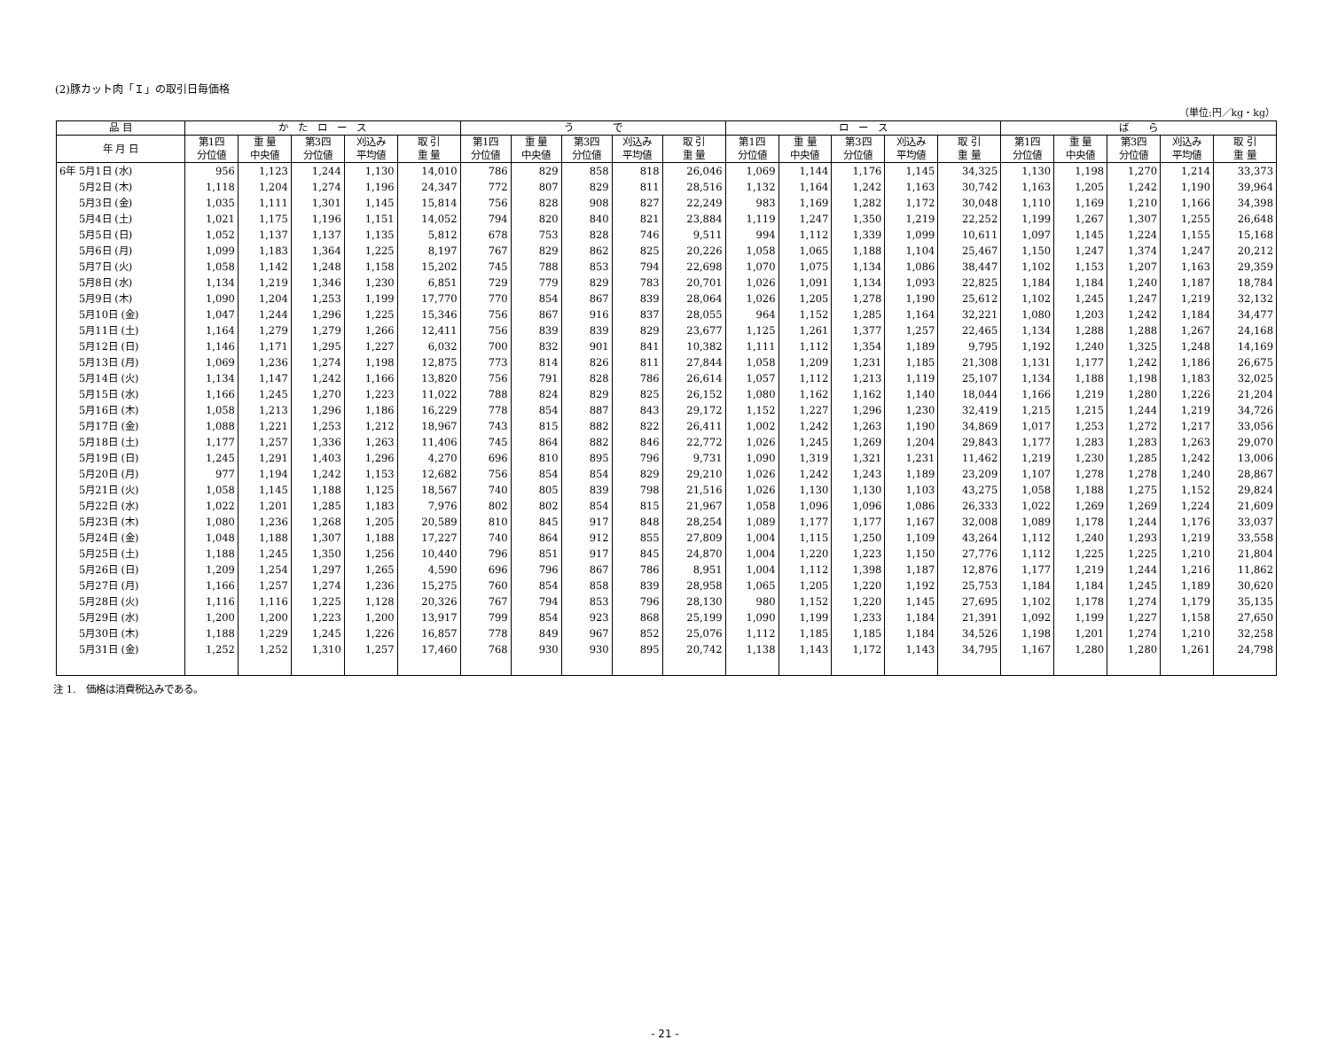(2)豚カット肉「Ｉ」の取引日毎価格
（単位:円／kg・kg）
| 品 目 | か た ロ ー ス | | | | | う で | | | | | ロ ー ス | | | | | ば ら | | | | |
| --- | --- | --- | --- | --- | --- | --- | --- | --- | --- | --- | --- | --- | --- | --- | --- | --- | --- | --- | --- | --- |
| 年 月 日 | 第1四 分位値 | 重 量 中央値 | 第3四 分位値 | 刈込み 平均値 | 取 引 重 量 | 第1四 分位値 | 重 量 中央値 | 第3四 分位値 | 刈込み 平均値 | 取 引 重 量 | 第1四 分位値 | 重 量 中央値 | 第3四 分位値 | 刈込み 平均値 | 取 引 重 量 | 第1四 分位値 | 重 量 中央値 | 第3四 分位値 | 刈込み 平均値 | 取 引 重 量 |
| 6年 5月1日 (水) | 956 | 1,123 | 1,244 | 1,130 | 14,010 | 786 | 829 | 858 | 818 | 26,046 | 1,069 | 1,144 | 1,176 | 1,145 | 34,325 | 1,130 | 1,198 | 1,270 | 1,214 | 33,373 |
| 5月2日 (木) | 1,118 | 1,204 | 1,274 | 1,196 | 24,347 | 772 | 807 | 829 | 811 | 28,516 | 1,132 | 1,164 | 1,242 | 1,163 | 30,742 | 1,163 | 1,205 | 1,242 | 1,190 | 39,964 |
| 5月3日 (金) | 1,035 | 1,111 | 1,301 | 1,145 | 15,814 | 756 | 828 | 908 | 827 | 22,249 | 983 | 1,169 | 1,282 | 1,172 | 30,048 | 1,110 | 1,169 | 1,210 | 1,166 | 34,398 |
| 5月4日 (土) | 1,021 | 1,175 | 1,196 | 1,151 | 14,052 | 794 | 820 | 840 | 821 | 23,884 | 1,119 | 1,247 | 1,350 | 1,219 | 22,252 | 1,199 | 1,267 | 1,307 | 1,255 | 26,648 |
| 5月5日 (日) | 1,052 | 1,137 | 1,137 | 1,135 | 5,812 | 678 | 753 | 828 | 746 | 9,511 | 994 | 1,112 | 1,339 | 1,099 | 10,611 | 1,097 | 1,145 | 1,224 | 1,155 | 15,168 |
| 5月6日 (月) | 1,099 | 1,183 | 1,364 | 1,225 | 8,197 | 767 | 829 | 862 | 825 | 20,226 | 1,058 | 1,065 | 1,188 | 1,104 | 25,467 | 1,150 | 1,247 | 1,374 | 1,247 | 20,212 |
| 5月7日 (火) | 1,058 | 1,142 | 1,248 | 1,158 | 15,202 | 745 | 788 | 853 | 794 | 22,698 | 1,070 | 1,075 | 1,134 | 1,086 | 38,447 | 1,102 | 1,153 | 1,207 | 1,163 | 29,359 |
| 5月8日 (水) | 1,134 | 1,219 | 1,346 | 1,230 | 6,851 | 729 | 779 | 829 | 783 | 20,701 | 1,026 | 1,091 | 1,134 | 1,093 | 22,825 | 1,184 | 1,184 | 1,240 | 1,187 | 18,784 |
| 5月9日 (木) | 1,090 | 1,204 | 1,253 | 1,199 | 17,770 | 770 | 854 | 867 | 839 | 28,064 | 1,026 | 1,205 | 1,278 | 1,190 | 25,612 | 1,102 | 1,245 | 1,247 | 1,219 | 32,132 |
| 5月10日 (金) | 1,047 | 1,244 | 1,296 | 1,225 | 15,346 | 756 | 867 | 916 | 837 | 28,055 | 964 | 1,152 | 1,285 | 1,164 | 32,221 | 1,080 | 1,203 | 1,242 | 1,184 | 34,477 |
| 5月11日 (土) | 1,164 | 1,279 | 1,279 | 1,266 | 12,411 | 756 | 839 | 839 | 829 | 23,677 | 1,125 | 1,261 | 1,377 | 1,257 | 22,465 | 1,134 | 1,288 | 1,288 | 1,267 | 24,168 |
| 5月12日 (日) | 1,146 | 1,171 | 1,295 | 1,227 | 6,032 | 700 | 832 | 901 | 841 | 10,382 | 1,111 | 1,112 | 1,354 | 1,189 | 9,795 | 1,192 | 1,240 | 1,325 | 1,248 | 14,169 |
| 5月13日 (月) | 1,069 | 1,236 | 1,274 | 1,198 | 12,875 | 773 | 814 | 826 | 811 | 27,844 | 1,058 | 1,209 | 1,231 | 1,185 | 21,308 | 1,131 | 1,177 | 1,242 | 1,186 | 26,675 |
| 5月14日 (火) | 1,134 | 1,147 | 1,242 | 1,166 | 13,820 | 756 | 791 | 828 | 786 | 26,614 | 1,057 | 1,112 | 1,213 | 1,119 | 25,107 | 1,134 | 1,188 | 1,198 | 1,183 | 32,025 |
| 5月15日 (水) | 1,166 | 1,245 | 1,270 | 1,223 | 11,022 | 788 | 824 | 829 | 825 | 26,152 | 1,080 | 1,162 | 1,162 | 1,140 | 18,044 | 1,166 | 1,219 | 1,280 | 1,226 | 21,204 |
| 5月16日 (木) | 1,058 | 1,213 | 1,296 | 1,186 | 16,229 | 778 | 854 | 887 | 843 | 29,172 | 1,152 | 1,227 | 1,296 | 1,230 | 32,419 | 1,215 | 1,215 | 1,244 | 1,219 | 34,726 |
| 5月17日 (金) | 1,088 | 1,221 | 1,253 | 1,212 | 18,967 | 743 | 815 | 882 | 822 | 26,411 | 1,002 | 1,242 | 1,263 | 1,190 | 34,869 | 1,017 | 1,253 | 1,272 | 1,217 | 33,056 |
| 5月18日 (土) | 1,177 | 1,257 | 1,336 | 1,263 | 11,406 | 745 | 864 | 882 | 846 | 22,772 | 1,026 | 1,245 | 1,269 | 1,204 | 29,843 | 1,177 | 1,283 | 1,283 | 1,263 | 29,070 |
| 5月19日 (日) | 1,245 | 1,291 | 1,403 | 1,296 | 4,270 | 696 | 810 | 895 | 796 | 9,731 | 1,090 | 1,319 | 1,321 | 1,231 | 11,462 | 1,219 | 1,230 | 1,285 | 1,242 | 13,006 |
| 5月20日 (月) | 977 | 1,194 | 1,242 | 1,153 | 12,682 | 756 | 854 | 854 | 829 | 29,210 | 1,026 | 1,242 | 1,243 | 1,189 | 23,209 | 1,107 | 1,278 | 1,278 | 1,240 | 28,867 |
| 5月21日 (火) | 1,058 | 1,145 | 1,188 | 1,125 | 18,567 | 740 | 805 | 839 | 798 | 21,516 | 1,026 | 1,130 | 1,130 | 1,103 | 43,275 | 1,058 | 1,188 | 1,275 | 1,152 | 29,824 |
| 5月22日 (水) | 1,022 | 1,201 | 1,285 | 1,183 | 7,976 | 802 | 802 | 854 | 815 | 21,967 | 1,058 | 1,096 | 1,096 | 1,086 | 26,333 | 1,022 | 1,269 | 1,269 | 1,224 | 21,609 |
| 5月23日 (木) | 1,080 | 1,236 | 1,268 | 1,205 | 20,589 | 810 | 845 | 917 | 848 | 28,254 | 1,089 | 1,177 | 1,177 | 1,167 | 32,008 | 1,089 | 1,178 | 1,244 | 1,176 | 33,037 |
| 5月24日 (金) | 1,048 | 1,188 | 1,307 | 1,188 | 17,227 | 740 | 864 | 912 | 855 | 27,809 | 1,004 | 1,115 | 1,250 | 1,109 | 43,264 | 1,112 | 1,240 | 1,293 | 1,219 | 33,558 |
| 5月25日 (土) | 1,188 | 1,245 | 1,350 | 1,256 | 10,440 | 796 | 851 | 917 | 845 | 24,870 | 1,004 | 1,220 | 1,223 | 1,150 | 27,776 | 1,112 | 1,225 | 1,225 | 1,210 | 21,804 |
| 5月26日 (日) | 1,209 | 1,254 | 1,297 | 1,265 | 4,590 | 696 | 796 | 867 | 786 | 8,951 | 1,004 | 1,112 | 1,398 | 1,187 | 12,876 | 1,177 | 1,219 | 1,244 | 1,216 | 11,862 |
| 5月27日 (月) | 1,166 | 1,257 | 1,274 | 1,236 | 15,275 | 760 | 854 | 858 | 839 | 28,958 | 1,065 | 1,205 | 1,220 | 1,192 | 25,753 | 1,184 | 1,184 | 1,245 | 1,189 | 30,620 |
| 5月28日 (火) | 1,116 | 1,116 | 1,225 | 1,128 | 20,326 | 767 | 794 | 853 | 796 | 28,130 | 980 | 1,152 | 1,220 | 1,145 | 27,695 | 1,102 | 1,178 | 1,274 | 1,179 | 35,135 |
| 5月29日 (水) | 1,200 | 1,200 | 1,223 | 1,200 | 13,917 | 799 | 854 | 923 | 868 | 25,199 | 1,090 | 1,199 | 1,233 | 1,184 | 21,391 | 1,092 | 1,199 | 1,227 | 1,158 | 27,650 |
| 5月30日 (木) | 1,188 | 1,229 | 1,245 | 1,226 | 16,857 | 778 | 849 | 967 | 852 | 25,076 | 1,112 | 1,185 | 1,185 | 1,184 | 34,526 | 1,198 | 1,201 | 1,274 | 1,210 | 32,258 |
| 5月31日 (金) | 1,252 | 1,252 | 1,310 | 1,257 | 17,460 | 768 | 930 | 930 | 895 | 20,742 | 1,138 | 1,143 | 1,172 | 1,143 | 34,795 | 1,167 | 1,280 | 1,280 | 1,261 | 24,798 |
注 1.　価格は消費税込みである。
- 21 -